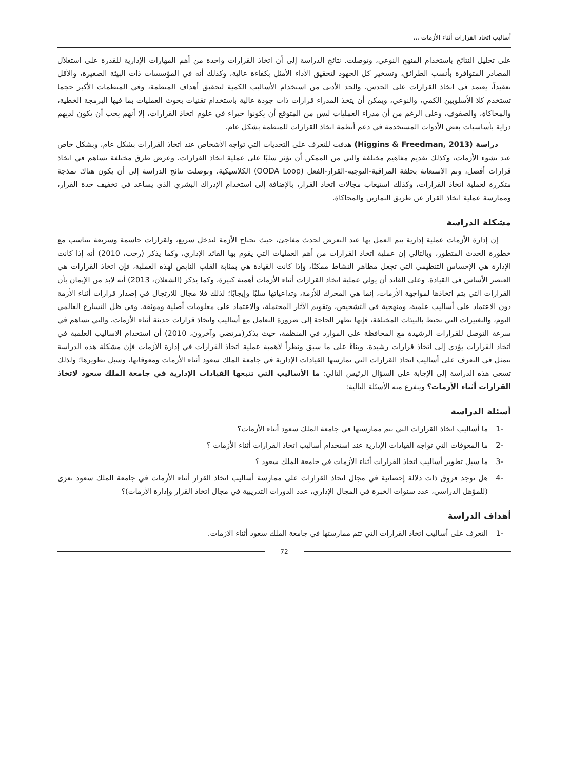أساليب اتخاذ القرارات أثناء الأزمات ...
على تحليل النتائج باستخدام المنهج النوعي، وتوصلت. نتائج الدراسة إلى أن اتخاذ القرارات واحدة من أهم المهارات الإدارية للقدرة على استغلال المصادر المتوافرة بأنسب الطرائق، وتسخير كل الجهود لتحقيق الأداء الأمثل بكفاءة عالية، وكذلك أنه في المؤسسات ذات البيئة الصغيرة، والأقل تعقيداً، يعتمد في اتخاذ القرارات على الحدس، والحد الأدنى من استخدام الأساليب الكمية لتحقيق أهداف المنظمة، وفي المنظمات الأكبر حجما تستخدم كلا الأسلوبين الكمي، والنوعي، ويمكن أن يتخذ المدراء قرارات ذات جودة عالية باستخدام تقنيات بحوث العمليات بما فيها البرمجة الخطية، والمحاكاة، والصفوف، وعلى الرغم من أن مدراء العمليات ليس من المتوقع أن يكونوا خبراء في علوم اتخاذ القرارات، إلا أنهم يجب أن يكون لديهم دراية بأساسيات بعض الأدوات المستخدمة في دعم أنظمة اتخاذ القرارات للمنظمة بشكل عام.
دراسة (Higgins & Freedman, 2013) هدفت للتعرف على التحديات التي تواجه الأشخاص عند اتخاذ القرارات بشكل عام، وبشكل خاص عند نشوء الأزمات، وكذلك تقديم مفاهيم مختلفة والتي من الممكن أن تؤثر سلبًا على عملية اتخاذ القرارات، وعرض طرق مختلفة تساهم في اتخاذ قرارات أفضل، وتم الاستعانة بحلقة المراقبة-التوجيه-القرار-الفعل (OODA Loop) الكلاسيكية، وتوصلت نتائج الدراسة إلى أن يكون هناك نمذجة متكررة لعملية اتخاذ القرارات، وكذلك استيعاب مجالات اتخاذ القرار، بالإضافة إلى استخدام الإدراك البشري الذي يساعد في تخفيف حدة القرار، وممارسة عملية اتخاذ القرار عن طريق التمارين والمحاكاة.
مشكلة الدراسة
إن إدارة الأزمات عملية إدارية يتم العمل بها عند التعرض لحدث مفاجئ، حيث تحتاج الأزمة لتدخل سريع، ولقرارات حاسمة وسريعة تتناسب مع خطورة الحدث المتطور، وبالتالي إن عملية اتخاذ القرارات من أهم العمليات التي يقوم بها القائد الإداري، وكما يذكر (رجب، 2010) أنه إذا كانت الإدارة هي الإحساس التنظيمي التي تجعل مظاهر النشاط ممكنًا، وإذا كانت القيادة هي بمثابة القلب النابض لهذه العملية، فإن اتخاذ القرارات هي العنصر الأساس في القيادة. وعلى القائد أن يولي عملية اتخاذ القرارات أثناء الأزمات أهمية كبيرة، وكما يذكر (الشعلان، 2013) أنه لابد من الإيمان بأن القرارات التي يتم اتخاذها لمواجهة الأزمات، إنما هي المحرك للأزمة، وتداعياتها سلبًا وإيجابًا؛ لذلك فلا مجال للارتجال في إصدار قرارات أثناء الأزمة دون الاعتماد على أساليب علمية، ومنهجية في التشخيص، وتقويم الآثار المحتملة، والاعتماد على معلومات أصلية وموثقة. وفي ظل التسارع العالمي اليوم، والتغييرات التي تحيط بالبيئات المختلفة، فإنها تظهر الحاجة إلى ضرورة التعامل مع أساليب واتخاذ قرارات حديثة أثناء الأزمات، والتي تساهم في سرعة التوصل للقرارات الرشيدة مع المحافظة على الموارد في المنظمة، حيث يذكر(مرتضي وآخرون، 2010) أن استخدام الأساليب العلمية في اتخاذ القرارات يؤدي إلى اتخاذ قرارات رشيدة. وبناءً على ما سبق ونظراً لأهمية عملية اتخاذ القرارات في إدارة الأزمات فإن مشكلة هذه الدراسة تتمثل في التعرف على أساليب اتخاذ القرارات التي تمارسها القيادات الإدارية في جامعة الملك سعود أثناء الأزمات ومعوقاتها، وسبل تطويرها؛ ولذلك تسعى هذه الدراسة إلى الإجابة على السؤال الرئيس التالي: ما الأساليب التي تتبعها القيادات الإدارية في جامعة الملك سعود لاتخاذ القرارات أثناء الأزمات؟ ويتفرع منه الأسئلة التالية:
أسئلة الدراسة
-1 ما أساليب اتخاذ القرارات التي تتم ممارستها في جامعة الملك سعود أثناء الأزمات؟
-2 ما المعوقات التي تواجه القيادات الإدارية عند استخدام أساليب اتخاذ القرارات أثناء الأزمات ؟
-3 ما سبل تطوير أساليب اتخاذ القرارات أثناء الأزمات في جامعة الملك سعود ؟
-4 هل توجد فروق ذات دلالة إحصائية في مجال اتخاذ القرارات على ممارسة أساليب اتخاذ القرار أثناء الأزمات في جامعة الملك سعود تعزى (للمؤهل الدراسي، عدد سنوات الخبرة في المجال الإداري، عدد الدورات التدريبية في مجال اتخاذ القرار وإدارة الأزمات)؟
أهداف الدراسة
-1 التعرف على أساليب اتخاذ القرارات التي تتم ممارستها في جامعة الملك سعود أثناء الأزمات.
72